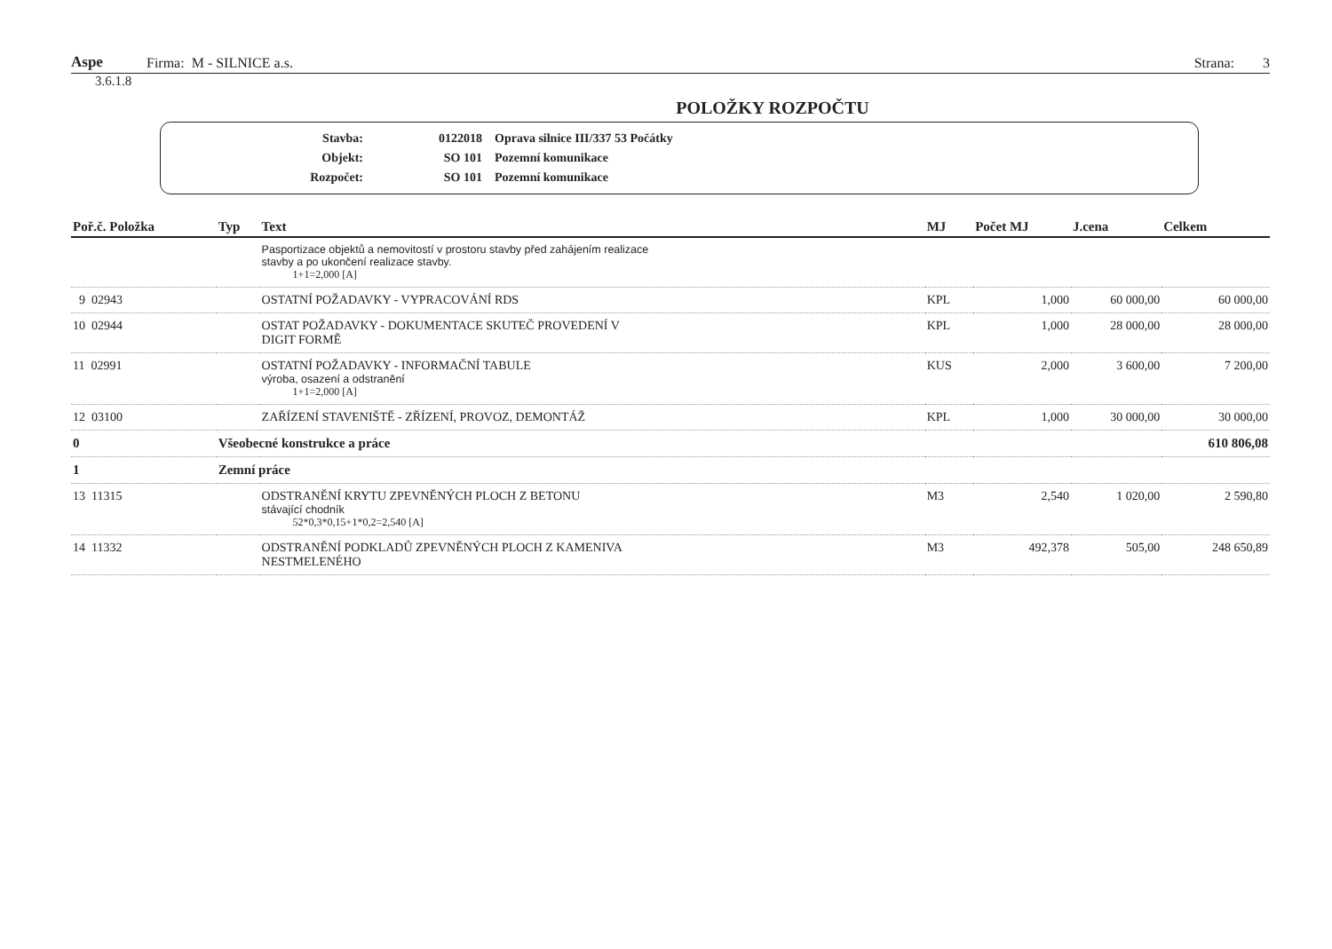Aspe Firma: M - SILNICE a.s. Strana: 3
3.6.1.8
POLOŽKY ROZPOČTU
| Stavba: | 0122018 | Oprava silnice III/337 53 Počátky |
| Objekt: | SO 101 | Pozemní komunikace |
| Rozpočet: | SO 101 | Pozemní komunikace |
| Poř.č. Položka | Typ | Text | MJ | Počet MJ | J.cena | Celkem |
| --- | --- | --- | --- | --- | --- | --- |
| | | Pasportizace objektů a nemovitostí v prostoru stavby před zahájením realizace stavby a po ukončení realizace stavby. 1+1=2,000 [A] | | | | |
| 9 02943 | | OSTATNÍ POŽADAVKY - VYPRACOVÁNÍ RDS | KPL | 1,000 | 60 000,00 | 60 000,00 |
| 10 02944 | | OSTAT POŽADAVKY - DOKUMENTACE SKUTEČ PROVEDENÍ V DIGIT FORMĚ | KPL | 1,000 | 28 000,00 | 28 000,00 |
| 11 02991 | | OSTATNÍ POŽADAVKY - INFORMAČNÍ TABULE výroba, osazení a odstranění 1+1=2,000 [A] | KUS | 2,000 | 3 600,00 | 7 200,00 |
| 12 03100 | | ZAŘÍZENÍ STAVENIŠTĚ - ZŘÍZENÍ, PROVOZ, DEMONTÁŽ | KPL | 1,000 | 30 000,00 | 30 000,00 |
| 0 | Všeobecné konstrukce a práce | | | | | 610 806,08 |
| 1 | Zemní práce | | | | | |
| 13 11315 | | ODSTRANĚNÍ KRYTU ZPEVNĚNÝCH PLOCH Z BETONU stávající chodník 52*0,3*0,15+1*0,2=2,540 [A] | M3 | 2,540 | 1 020,00 | 2 590,80 |
| 14 11332 | | ODSTRANĚNÍ PODKLADŮ ZPEVNĚNÝCH PLOCH Z KAMENIVA NESTMELENÉHO | M3 | 492,378 | 505,00 | 248 650,89 |